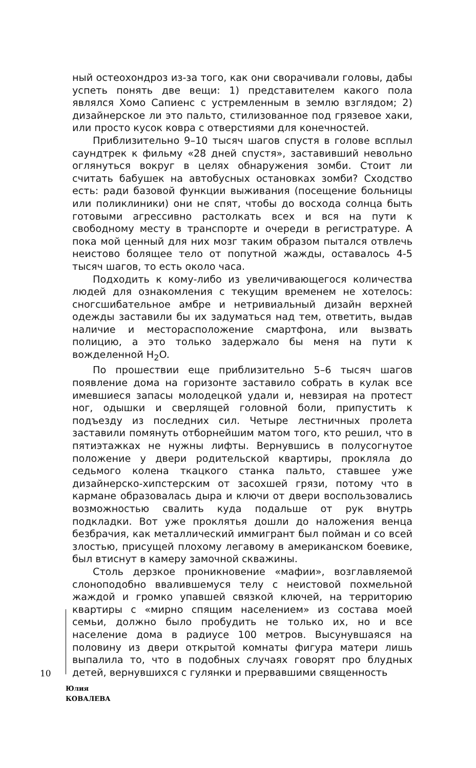ный остеохондроз из-за того, как они сворачивали головы, дабы успеть понять две вещи: 1) представителем какого пола являлся Хомо Сапиенс с устремленным в землю взглядом; 2) дизайнерское ли это пальто, стилизованное под грязевое хаки, или просто кусок ковра с отверстиями для конечностей.
Приблизительно 9–10 тысяч шагов спустя в голове всплыл саундтрек к фильму «28 дней спустя», заставивший невольно оглянуться вокруг в целях обнаружения зомби. Стоит ли считать бабушек на автобусных остановках зомби? Сходство есть: ради базовой функции выживания (посещение больницы или поликлиники) они не спят, чтобы до восхода солнца быть готовыми агрессивно растолкать всех и вся на пути к свободному месту в транспорте и очереди в регистратуре. А пока мой ценный для них мозг таким образом пытался отвлечь неистово болящее тело от попутной жажды, оставалось 4-5 тысяч шагов, то есть около часа.
Подходить к кому-либо из увеличивающегося количества людей для ознакомления с текущим временем не хотелось: сногсшибательное амбре и нетривиальный дизайн верхней одежды заставили бы их задуматься над тем, ответить, выдав наличие и месторасположение смартфона, или вызвать полицию, а это только задержало бы меня на пути к вожделенной H<sub>2</sub>O.
По прошествии еще приблизительно 5–6 тысяч шагов появление дома на горизонте заставило собрать в кулак все имевшиеся запасы молодецкой удали и, невзирая на протест ног, одышки и сверлящей головной боли, припустить к подъезду из последних сил. Четыре лестничных пролета заставили помянуть отборнейшим матом того, кто решил, что в пятиэтажках не нужны лифты. Вернувшись в полусогнутое положение у двери родительской квартиры, прокляла до седьмого колена ткацкого станка пальто, ставшее уже дизайнерско-хипстерским от засохшей грязи, потому что в кармане образовалась дыра и ключи от двери воспользовались возможностью свалить куда подальше от рук внутрь подкладки. Вот уже проклятья дошли до наложения венца безбрачия, как металлический иммигрант был пойман и со всей злостью, присущей плохому легавому в американском боевике, был втиснут в камеру замочной скважины.
Столь дерзкое проникновение «мафии», возглавляемой слоноподобно ввалившемуся телу с неистовой похмельной жаждой и громко упавшей связкой ключей, на территорию квартиры с «мирно спящим населением» из состава моей семьи, должно было пробудить не только их, но и все население дома в радиусе 100 метров. Высунувшаяся на половину из двери открытой комнаты фигура матери лишь выпалила то, что в подобных случаях говорят про блудных детей, вернувшихся с гулянки и прервавшими священность
10
Юлия
КОВАЛЕВА